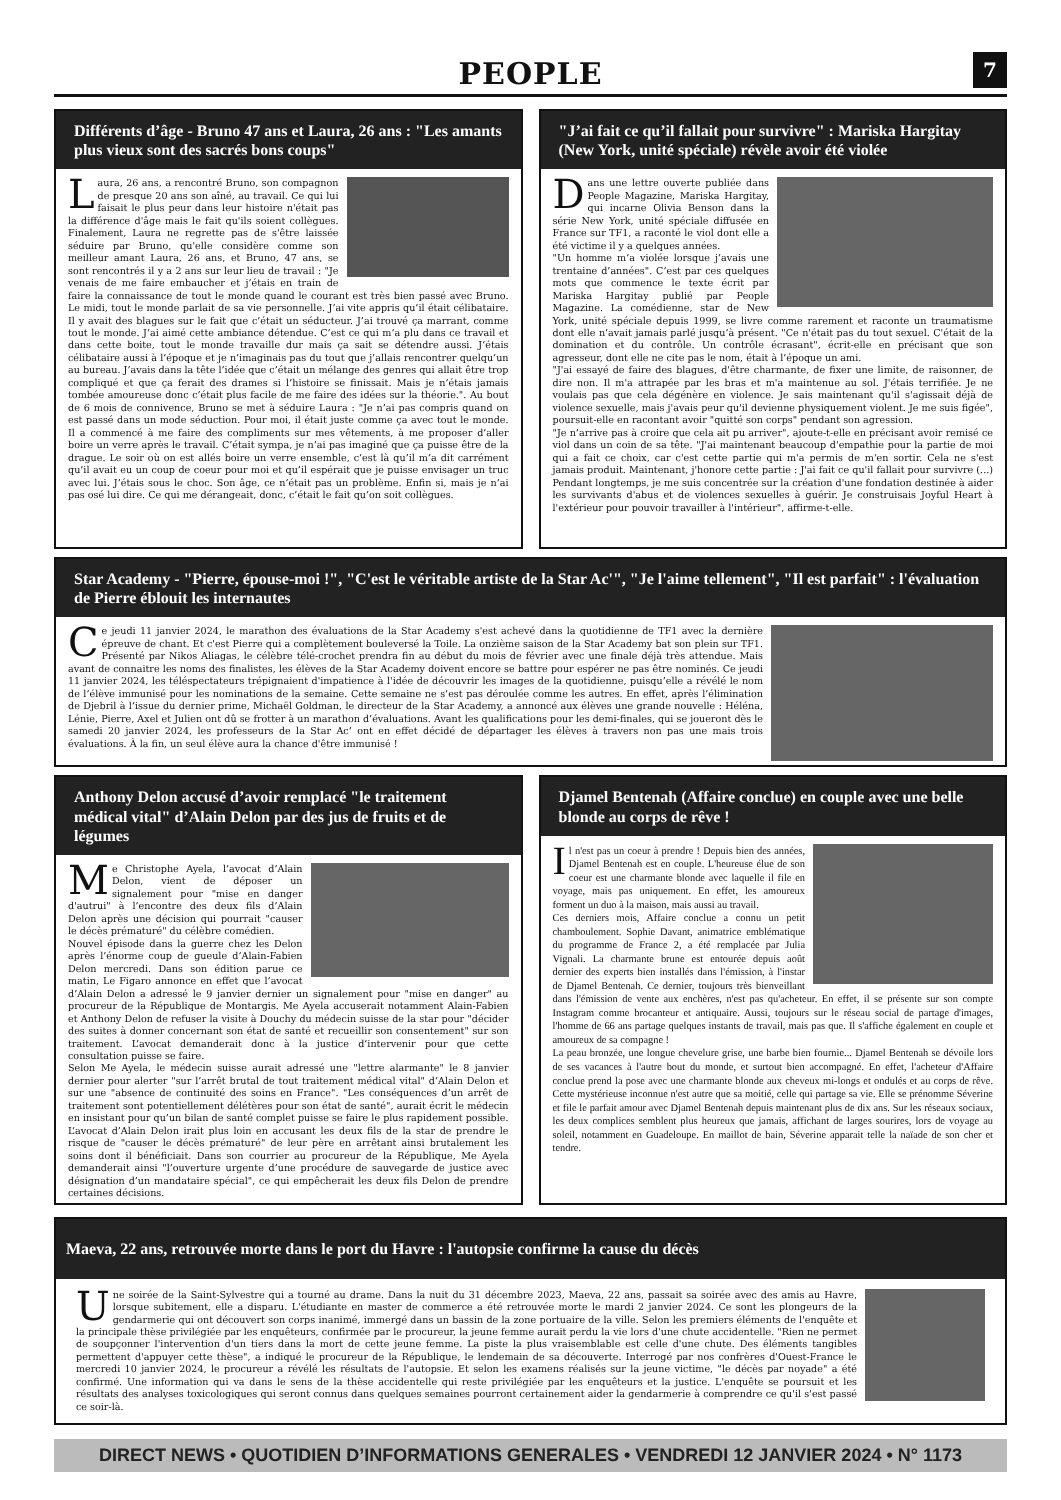PEOPLE
7
Différents d’âge - Bruno 47 ans et Laura, 26 ans : "Les amants plus vieux sont des sacrés bons coups"
Laura, 26 ans, a rencontré Bruno, son compagnon de presque 20 ans son aîné, au travail. Ce qui lui faisait le plus peur dans leur histoire n'était pas la différence d'âge mais le fait qu'ils soient collègues. Finalement, Laura ne regrette pas de s'être laissée séduire par Bruno, qu'elle considère comme son meilleur amant Laura, 26 ans, et Bruno, 47 ans, se sont rencontrés il y a 2 ans sur leur lieu de travail : "Je venais de me faire embaucher et j’étais en train de faire la connaissance de tout le monde quand le courant est très bien passé avec Bruno. Le midi, tout le monde parlait de sa vie personnelle. J’ai vite appris qu’il était célibataire. Il y avait des blagues sur le fait que c’était un séducteur. J’ai trouvé ça marrant, comme tout le monde. J’ai aimé cette ambiance détendue. C’est ce qui m’a plu dans ce travail et dans cette boite, tout le monde travaille dur mais ça sait se détendre aussi. J’étais célibataire aussi à l’époque et je n’imaginais pas du tout que j’allais rencontrer quelqu’un au bureau. J’avais dans la tête l’idée que c’était un mélange des genres qui allait être trop compliqué et que ça ferait des drames si l’histoire se finissait. Mais je n’étais jamais tombée amoureuse donc c’était plus facile de me faire des idées sur la théorie.". Au bout de 6 mois de connivence, Bruno se met à séduire Laura : "Je n’ai pas compris quand on est passé dans un mode séduction. Pour moi, il était juste comme ça avec tout le monde. Il a commencé à me faire des compliments sur mes vêtements, à me proposer d’aller boire un verre après le travail. C’était sympa, je n’ai pas imaginé que ça puisse être de la drague. Le soir où on est allés boire un verre ensemble, c’est là qu’il m’a dit carrément qu’il avait eu un coup de coeur pour moi et qu’il espérait que je puisse envisager un truc avec lui. J’étais sous le choc. Son âge, ce n’était pas un problème. Enfin si, mais je n’ai pas osé lui dire. Ce qui me dérangeait, donc, c’était le fait qu’on soit collègues.
"J’ai fait ce qu’il fallait pour survivre" : Mariska Hargitay (New York, unité spéciale) révèle avoir été violée
Dans une lettre ouverte publiée dans People Magazine, Mariska Hargitay, qui incarne Olivia Benson dans la série New York, unité spéciale diffusée en France sur TF1, a raconté le viol dont elle a été victime il y a quelques années.
"Un homme m’a violée lorsque j’avais une trentaine d’années". C’est par ces quelques mots que commence le texte écrit par Mariska Hargitay publié par People Magazine. La comédienne, star de New York, unité spéciale depuis 1999, se livre comme rarement et raconte un traumatisme dont elle n’avait jamais parlé jusqu’à présent. "Ce n'était pas du tout sexuel. C'était de la domination et du contrôle. Un contrôle écrasant", écrit-elle en précisant que son agresseur, dont elle ne cite pas le nom, était à l’époque un ami.
"J'ai essayé de faire des blagues, d'être charmante, de fixer une limite, de raisonner, de dire non. Il m'a attrapée par les bras et m'a maintenue au sol. J'étais terrifiée. Je ne voulais pas que cela dégénère en violence. Je sais maintenant qu'il s'agissait déjà de violence sexuelle, mais j'avais peur qu'il devienne physiquement violent. Je me suis figée", poursuit-elle en racontant avoir "quitté son corps" pendant son agression.
"Je n’arrive pas à croire que cela ait pu arriver", ajoute-t-elle en précisant avoir remisé ce viol dans un coin de sa tête. "J'ai maintenant beaucoup d'empathie pour la partie de moi qui a fait ce choix, car c'est cette partie qui m'a permis de m'en sortir. Cela ne s'est jamais produit. Maintenant, j'honore cette partie : J'ai fait ce qu'il fallait pour survivre (...) Pendant longtemps, je me suis concentrée sur la création d'une fondation destinée à aider les survivants d'abus et de violences sexuelles à guérir. Je construisais Joyful Heart à l'extérieur pour pouvoir travailler à l'intérieur", affirme-t-elle.
Star Academy - "Pierre, épouse-moi !", "C'est le véritable artiste de la Star Ac'", "Je l'aime tellement", "Il est parfait" : l'évaluation de Pierre éblouit les internautes
Ce jeudi 11 janvier 2024, le marathon des évaluations de la Star Academy s'est achevé dans la quotidienne de TF1 avec la dernière épreuve de chant. Et c'est Pierre qui a complètement bouleversé la Toile. La onzième saison de la Star Academy bat son plein sur TF1. Présenté par Nikos Aliagas, le célèbre télé-crochet prendra fin au début du mois de février avec une finale déjà très attendue. Mais avant de connaitre les noms des finalistes, les élèves de la Star Academy doivent encore se battre pour espérer ne pas être nominés. Ce jeudi 11 janvier 2024, les téléspectateurs trépignaient d'impatience à l'idée de découvrir les images de la quotidienne, puisqu’elle a révélé le nom de l’élève immunisé pour les nominations de la semaine. Cette semaine ne s’est pas déroulée comme les autres. En effet, après l’élimination de Djebril à l’issue du dernier prime, Michaël Goldman, le directeur de la Star Academy, a annoncé aux élèves une grande nouvelle : Héléna, Lénie, Pierre, Axel et Julien ont dû se frotter à un marathon d’évaluations. Avant les qualifications pour les demi-finales, qui se joueront dès le samedi 20 janvier 2024, les professeurs de la Star Ac’ ont en effet décidé de départager les élèves à travers non pas une mais trois évaluations. À la fin, un seul élève aura la chance d'être immunisé !
Anthony Delon accusé d’avoir remplacé "le traitement médical vital" d’Alain Delon par des jus de fruits et de légumes
Me Christophe Ayela, l’avocat d’Alain Delon, vient de déposer un signalement pour "mise en danger d'autrui" à l’encontre des deux fils d’Alain Delon après une décision qui pourrait "causer le décès prématuré" du célèbre comédien.
Nouvel épisode dans la guerre chez les Delon après l’énorme coup de gueule d’Alain-Fabien Delon mercredi. Dans son édition parue ce matin, Le Figaro annonce en effet que l’avocat d’Alain Delon a adressé le 9 janvier dernier un signalement pour "mise en danger" au procureur de la République de Montargis. Me Ayela accuserait notamment Alain-Fabien et Anthony Delon de refuser la visite à Douchy du médecin suisse de la star pour "décider des suites à donner concernant son état de santé et recueillir son consentement" sur son traitement. L’avocat demanderait donc à la justice d’intervenir pour que cette consultation puisse se faire.
Selon Me Ayela, le médecin suisse aurait adressé une "lettre alarmante" le 8 janvier dernier pour alerter "sur l’arrêt brutal de tout traitement médical vital" d’Alain Delon et sur une "absence de continuité des soins en France". "Les conséquences d’un arrêt de traitement sont potentiellement délétères pour son état de santé", aurait écrit le médecin en insistant pour qu’un bilan de santé complet puisse se faire le plus rapidement possible. L’avocat d’Alain Delon irait plus loin en accusant les deux fils de la star de prendre le risque de "causer le décès prématuré" de leur père en arrêtant ainsi brutalement les soins dont il bénéficiait. Dans son courrier au procureur de la République, Me Ayela demanderait ainsi "l’ouverture urgente d’une procédure de sauvegarde de justice avec désignation d’un mandataire spécial", ce qui empêcherait les deux fils Delon de prendre certaines décisions.
Djamel Bentenah (Affaire conclue) en couple avec une belle blonde au corps de rêve !
Il n'est pas un coeur à prendre ! Depuis bien des années, Djamel Bentenah est en couple. L'heureuse élue de son coeur est une charmante blonde avec laquelle il file en voyage, mais pas uniquement. En effet, les amoureux forment un duo à la maison, mais aussi au travail.
Ces derniers mois, Affaire conclue a connu un petit chamboulement. Sophie Davant, animatrice emblématique du programme de France 2, a été remplacée par Julia Vignali. La charmante brune est entourée depuis août dernier des experts bien installés dans l'émission, à l'instar de Djamel Bentenah. Ce dernier, toujours très bienveillant dans l'émission de vente aux enchères, n'est pas qu'acheteur. En effet, il se présente sur son compte Instagram comme brocanteur et antiquaire. Aussi, toujours sur le réseau social de partage d'images, l'homme de 66 ans partage quelques instants de travail, mais pas que. Il s'affiche également en couple et amoureux de sa compagne !
La peau bronzée, une longue chevelure grise, une barbe bien fournie... Djamel Bentenah se dévoile lors de ses vacances à l'autre bout du monde, et surtout bien accompagné. En effet, l'acheteur d'Affaire conclue prend la pose avec une charmante blonde aux cheveux mi-longs et ondulés et au corps de rêve. Cette mystérieuse inconnue n'est autre que sa moitié, celle qui partage sa vie. Elle se prénomme Séverine et file le parfait amour avec Djamel Bentenah depuis maintenant plus de dix ans. Sur les réseaux sociaux, les deux complices semblent plus heureux que jamais, affichant de larges sourires, lors de voyage au soleil, notamment en Guadeloupe. En maillot de bain, Séverine apparait telle la naïade de son cher et tendre.
Maeva, 22 ans, retrouvée morte dans le port du Havre : l'autopsie confirme la cause du décès
Une soirée de la Saint-Sylvestre qui a tourné au drame. Dans la nuit du 31 décembre 2023, Maeva, 22 ans, passait sa soirée avec des amis au Havre, lorsque subitement, elle a disparu. L'étudiante en master de commerce a été retrouvée morte le mardi 2 janvier 2024. Ce sont les plongeurs de la gendarmerie qui ont découvert son corps inanimé, immergé dans un bassin de la zone portuaire de la ville. Selon les premiers éléments de l'enquête et la principale thèse privilégiée par les enquêteurs, confirmée par le procureur, la jeune femme aurait perdu la vie lors d'une chute accidentelle. "Rien ne permet de soupçonner l'intervention d'un tiers dans la mort de cette jeune femme. La piste la plus vraisemblable est celle d'une chute. Des éléments tangibles permettent d'appuyer cette thèse", a indiqué le procureur de la République, le lendemain de sa découverte. Interrogé par nos confrères d'Ouest-France le mercredi 10 janvier 2024, le procureur a révélé les résultats de l'autopsie. Et selon les examens réalisés sur la jeune victime, "le décès par noyade" a été confirmé. Une information qui va dans le sens de la thèse accidentelle qui reste privilégiée par les enquêteurs et la justice. L'enquête se poursuit et les résultats des analyses toxicologiques qui seront connus dans quelques semaines pourront certainement aider la gendarmerie à comprendre ce qu'il s'est passé ce soir-là.
DIRECT NEWS • QUOTIDIEN D’INFORMATIONS GENERALES • VENDREDI 12 JANVIER 2024 • N° 1173